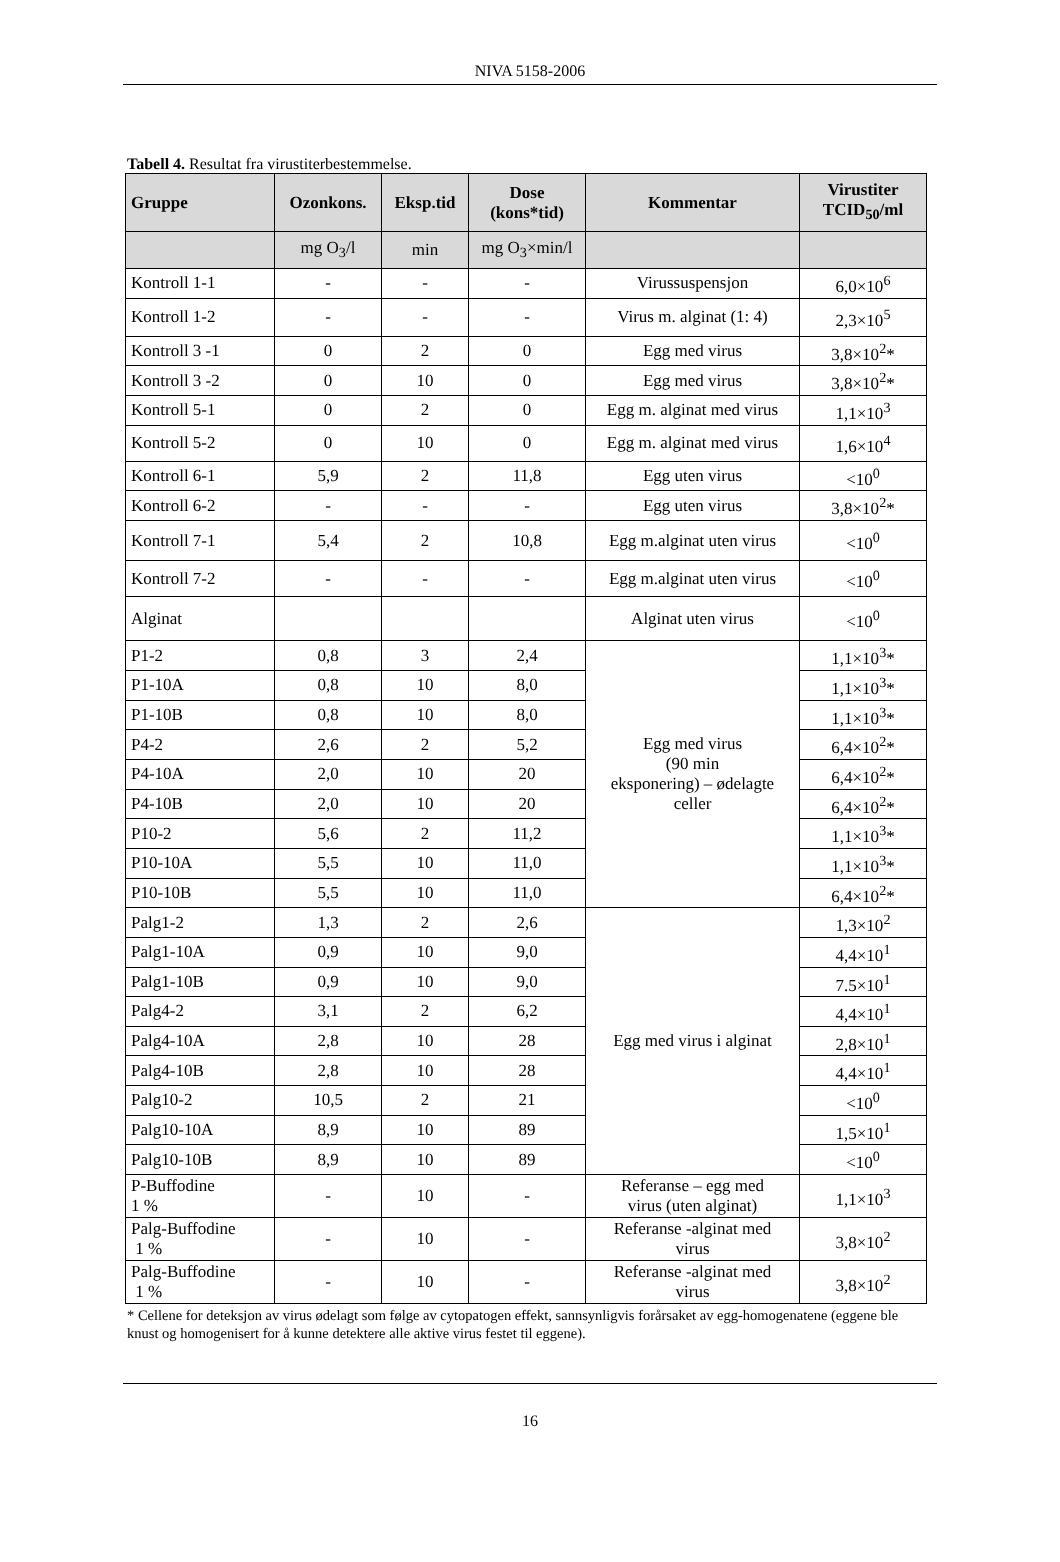NIVA 5158-2006
Tabell 4. Resultat fra virustiterbestemmelse.
| Gruppe | Ozonkons. | Eksp.tid | Dose (kons*tid) | Kommentar | Virustiter TCID<sub>50</sub>/ml |
| --- | --- | --- | --- | --- | --- |
| | mg O<sub>3</sub>/l | min | mg O<sub>3</sub>×min/l | | |
| Kontroll 1-1 | - | - | - | Virussuspensjon | 6,0×10<sup>6</sup> |
| Kontroll 1-2 | - | - | - | Virus m. alginat (1: 4) | 2,3×10<sup>5</sup> |
| Kontroll 3 -1 | 0 | 2 | 0 | Egg med virus | 3,8×10<sup>2</sup>* |
| Kontroll 3 -2 | 0 | 10 | 0 | Egg med virus | 3,8×10<sup>2</sup>* |
| Kontroll 5-1 | 0 | 2 | 0 | Egg m. alginat med virus | 1,1×10<sup>3</sup> |
| Kontroll 5-2 | 0 | 10 | 0 | Egg m. alginat med virus | 1,6×10<sup>4</sup> |
| Kontroll 6-1 | 5,9 | 2 | 11,8 | Egg uten virus | <10<sup>0</sup> |
| Kontroll 6-2 | - | - | - | Egg uten virus | 3,8×10<sup>2</sup>* |
| Kontroll 7-1 | 5,4 | 2 | 10,8 | Egg m.alginat uten virus | <10<sup>0</sup> |
| Kontroll 7-2 | - | - | - | Egg m.alginat uten virus | <10<sup>0</sup> |
| Alginat | | | | Alginat uten virus | <10<sup>0</sup> |
| P1-2 | 0,8 | 3 | 2,4 | Egg med virus (90 min eksponering) – ødelagte celler | 1,1×10<sup>3</sup>* |
| P1-10A | 0,8 | 10 | 8,0 | | 1,1×10<sup>3</sup>* |
| P1-10B | 0,8 | 10 | 8,0 | | 1,1×10<sup>3</sup>* |
| P4-2 | 2,6 | 2 | 5,2 | | 6,4×10<sup>2</sup>* |
| P4-10A | 2,0 | 10 | 20 | | 6,4×10<sup>2</sup>* |
| P4-10B | 2,0 | 10 | 20 | | 6,4×10<sup>2</sup>* |
| P10-2 | 5,6 | 2 | 11,2 | | 1,1×10<sup>3</sup>* |
| P10-10A | 5,5 | 10 | 11,0 | | 1,1×10<sup>3</sup>* |
| P10-10B | 5,5 | 10 | 11,0 | | 6,4×10<sup>2</sup>* |
| Palg1-2 | 1,3 | 2 | 2,6 | Egg med virus i alginat | 1,3×10<sup>2</sup> |
| Palg1-10A | 0,9 | 10 | 9,0 | | 4,4×10<sup>1</sup> |
| Palg1-10B | 0,9 | 10 | 9,0 | | 7.5×10<sup>1</sup> |
| Palg4-2 | 3,1 | 2 | 6,2 | | 4,4×10<sup>1</sup> |
| Palg4-10A | 2,8 | 10 | 28 | | 2,8×10<sup>1</sup> |
| Palg4-10B | 2,8 | 10 | 28 | | 4,4×10<sup>1</sup> |
| Palg10-2 | 10,5 | 2 | 21 | | <10<sup>0</sup> |
| Palg10-10A | 8,9 | 10 | 89 | | 1,5×10<sup>1</sup> |
| Palg10-10B | 8,9 | 10 | 89 | | <10<sup>0</sup> |
| P-Buffodine 1 % | - | 10 | - | Referanse – egg med virus (uten alginat) | 1,1×10<sup>3</sup> |
| Palg-Buffodine 1 % | - | 10 | - | Referanse -alginat med virus | 3,8×10<sup>2</sup> |
| Palg-Buffodine 1 % | - | 10 | - | Referanse -alginat med virus | 3,8×10<sup>2</sup> |
* Cellene for deteksjon av virus ødelagt som følge av cytopatogen effekt, sannsynligvis forårsaket av egg-homogenatene (eggene ble knust og homogenisert for å kunne detektere alle aktive virus festet til eggene).
16